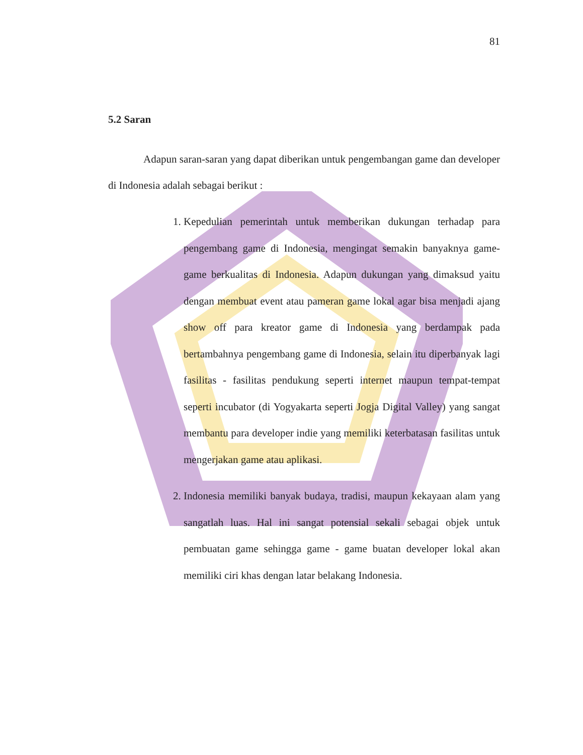81
5.2 Saran
Adapun saran-saran yang dapat diberikan untuk pengembangan game dan developer di Indonesia adalah sebagai berikut :
1. Kepedulian pemerintah untuk memberikan dukungan terhadap para pengembang game di Indonesia, mengingat semakin banyaknya game-game berkualitas di Indonesia. Adapun dukungan yang dimaksud yaitu dengan membuat event atau pameran game lokal agar bisa menjadi ajang show off para kreator game di Indonesia yang berdampak pada bertambahnya pengembang game di Indonesia, selain itu diperbanyak lagi fasilitas - fasilitas pendukung seperti internet maupun tempat-tempat seperti incubator (di Yogyakarta seperti Jogja Digital Valley) yang sangat membantu para developer indie yang memiliki keterbatasan fasilitas untuk mengerjakan game atau aplikasi.
2. Indonesia memiliki banyak budaya, tradisi, maupun kekayaan alam yang sangatlah luas. Hal ini sangat potensial sekali sebagai objek untuk pembuatan game sehingga game - game buatan developer lokal akan memiliki ciri khas dengan latar belakang Indonesia.